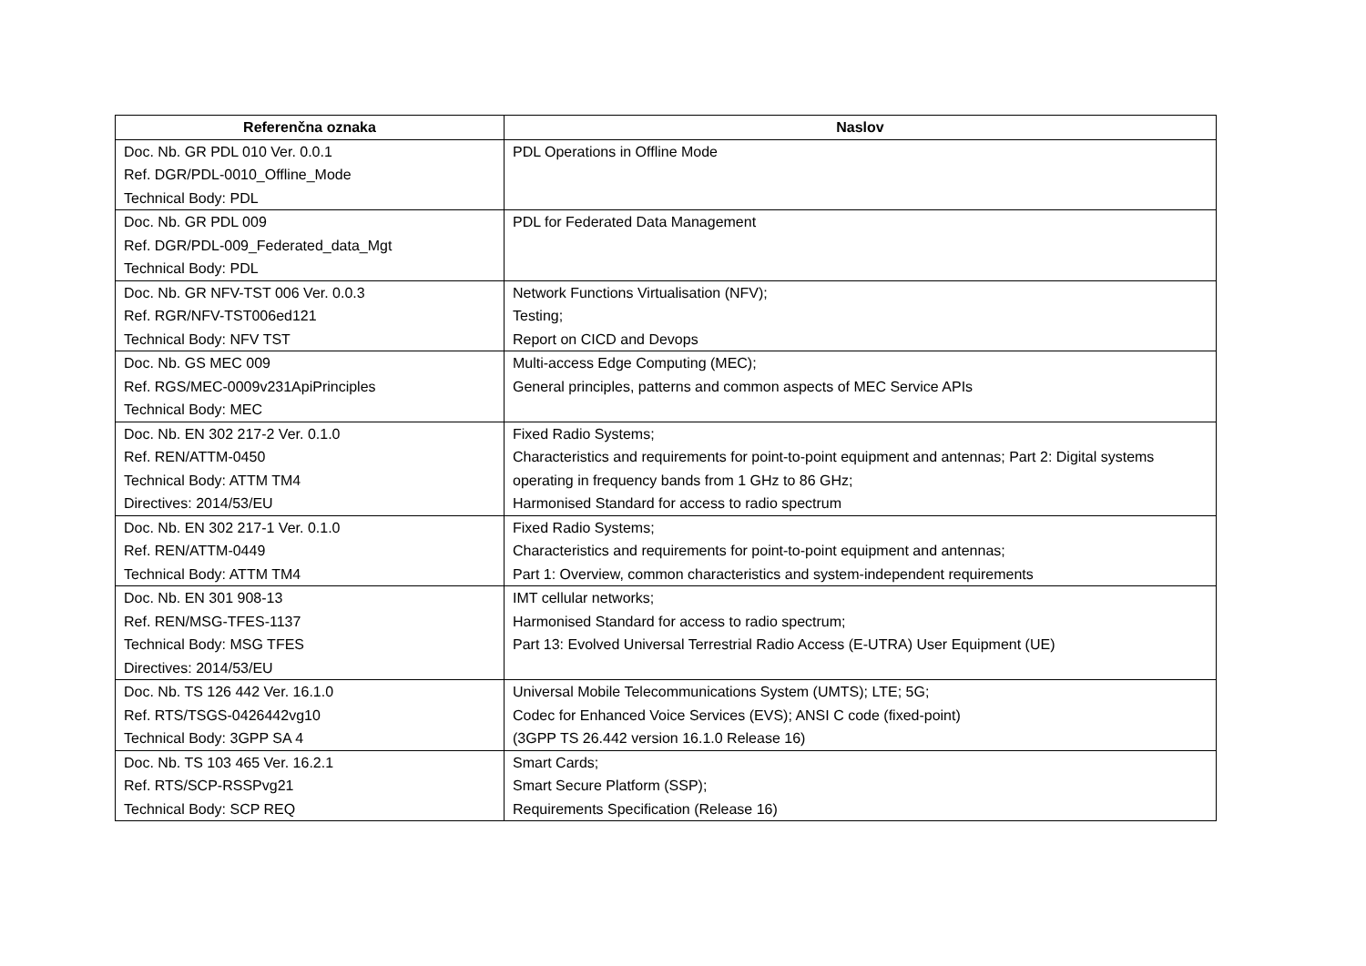| Referenčna oznaka | Naslov |
| --- | --- |
| Doc. Nb. GR PDL 010 Ver. 0.0.1 Ref. DGR/PDL-0010_Offline_Mode Technical Body: PDL | PDL Operations in Offline Mode |
| Doc. Nb. GR PDL 009 Ref. DGR/PDL-009_Federated_data_Mgt Technical Body: PDL | PDL for Federated Data Management |
| Doc. Nb. GR NFV-TST 006 Ver. 0.0.3 Ref. RGR/NFV-TST006ed121 Technical Body: NFV TST | Network Functions Virtualisation (NFV); Testing; Report on CICD and Devops |
| Doc. Nb. GS MEC 009 Ref. RGS/MEC-0009v231ApiPrinciples Technical Body: MEC | Multi-access Edge Computing (MEC); General principles, patterns and common aspects of MEC Service APIs |
| Doc. Nb. EN 302 217-2 Ver. 0.1.0 Ref. REN/ATTM-0450 Technical Body: ATTM TM4 Directives: 2014/53/EU | Fixed Radio Systems; Characteristics and requirements for point-to-point equipment and antennas; Part 2: Digital systems operating in frequency bands from 1 GHz to 86 GHz; Harmonised Standard for access to radio spectrum |
| Doc. Nb. EN 302 217-1 Ver. 0.1.0 Ref. REN/ATTM-0449 Technical Body: ATTM TM4 | Fixed Radio Systems; Characteristics and requirements for point-to-point equipment and antennas; Part 1: Overview, common characteristics and system-independent requirements |
| Doc. Nb. EN 301 908-13 Ref. REN/MSG-TFES-1137 Technical Body: MSG TFES Directives: 2014/53/EU | IMT cellular networks; Harmonised Standard for access to radio spectrum; Part 13: Evolved Universal Terrestrial Radio Access (E-UTRA) User Equipment (UE) |
| Doc. Nb. TS 126 442 Ver. 16.1.0 Ref. RTS/TSGS-0426442vg10 Technical Body: 3GPP SA 4 | Universal Mobile Telecommunications System (UMTS); LTE; 5G; Codec for Enhanced Voice Services (EVS); ANSI C code (fixed-point) (3GPP TS 26.442 version 16.1.0 Release 16) |
| Doc. Nb. TS 103 465 Ver. 16.2.1 Ref. RTS/SCP-RSSPvg21 Technical Body: SCP REQ | Smart Cards; Smart Secure Platform (SSP); Requirements Specification (Release 16) |